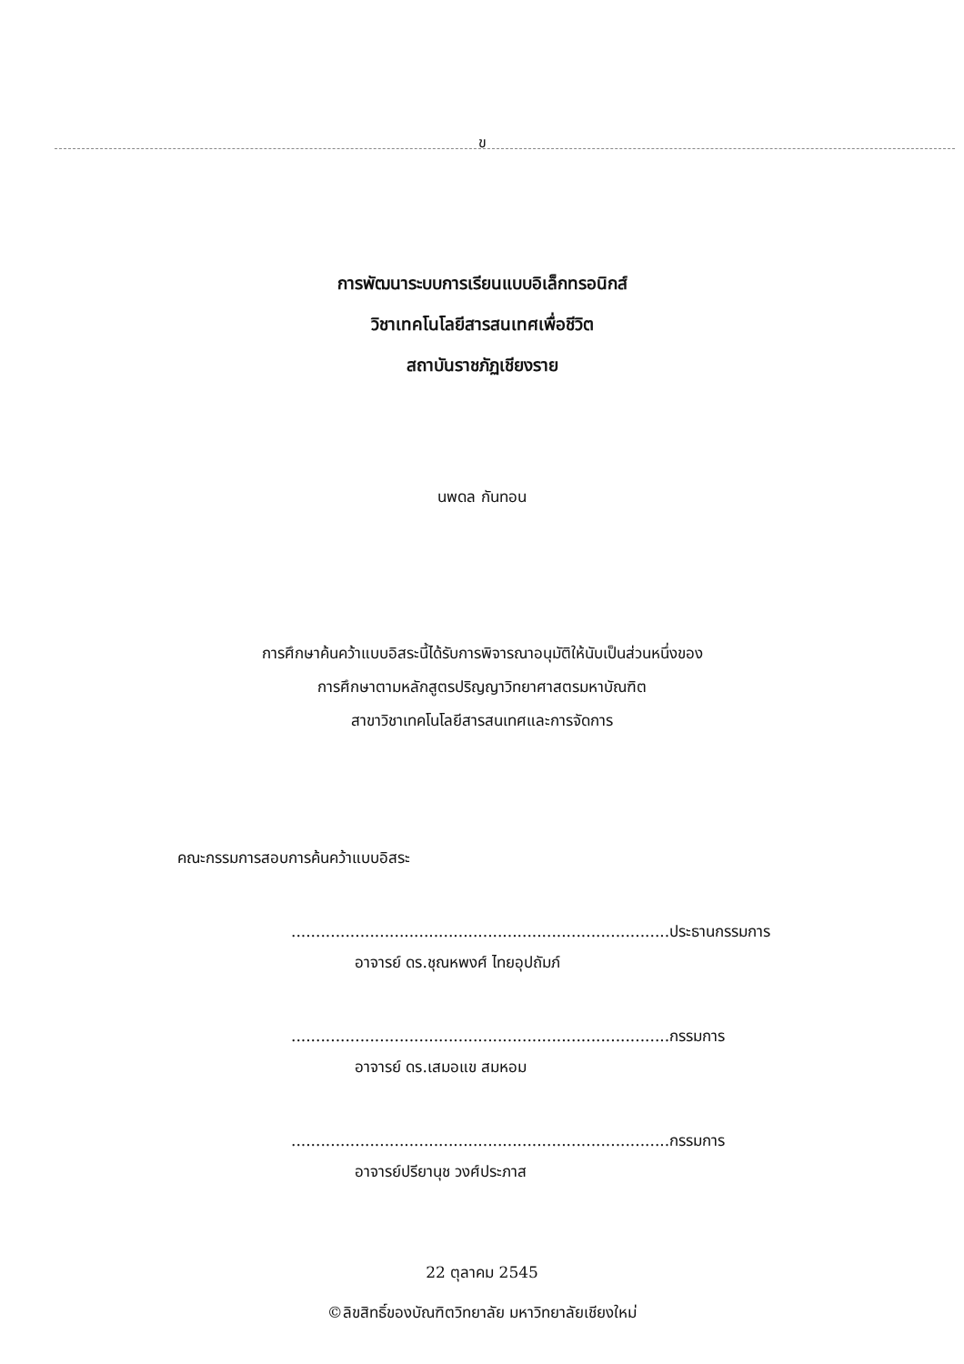ข
การพัฒนาระบบการเรียนแบบอิเล็กทรอนิกส์
วิชาเทคโนโลยีสารสนเทศเพื่อชีวิต
สถาบันราชภัฏเชียงราย
นพดล กันทอน
การศึกษาค้นคว้าแบบอิสระนี้ได้รับการพิจารณาอนุมัติให้นับเป็นส่วนหนึ่งของ
การศึกษาตามหลักสูตรปริญญาวิทยาศาสตรมหาบัณฑิต
สาขาวิชาเทคโนโลยีสารสนเทศและการจัดการ
คณะกรรมการสอบการค้นคว้าแบบอิสระ
.............................................................................ประธานกรรมการ
อาจารย์ ดร.ชุณหพงศ์ ไทยอุปถัมภ์
.............................................................................กรรมการ
อาจารย์ ดร.เสมอแข สมหอม
.............................................................................กรรมการ
อาจารย์ปรียานุช วงศ์ประภาส
22 ตุลาคม 2545
©ลิขสิทธิ์ของบัณฑิตวิทยาลัย มหาวิทยาลัยเชียงใหม่